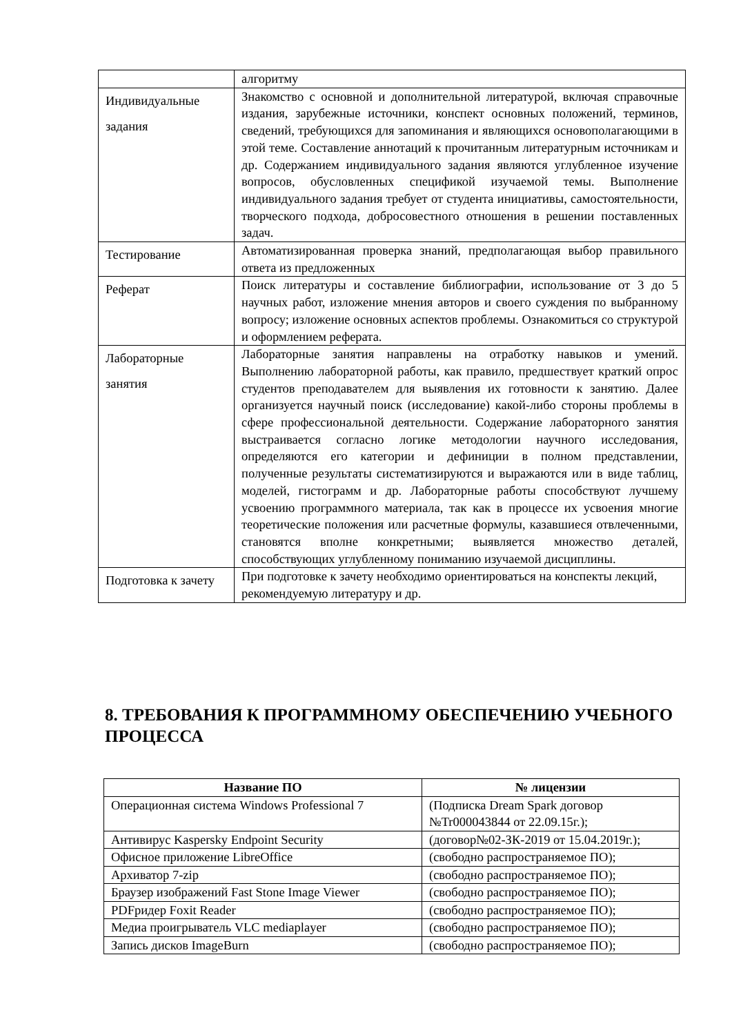| | алгоритму |
| Индивидуальные задания | Знакомство с основной и дополнительной литературой, включая справочные издания, зарубежные источники, конспект основных положений, терминов, сведений, требующихся для запоминания и являющихся основополагающими в этой теме. Составление аннотаций к прочитанным литературным источникам и др. Содержанием индивидуального задания являются углубленное изучение вопросов, обусловленных спецификой изучаемой темы. Выполнение индивидуального задания требует от студента инициативы, самостоятельности, творческого подхода, добросовестного отношения в решении поставленных задач. |
| Тестирование | Автоматизированная проверка знаний, предполагающая выбор правильного ответа из предложенных |
| Реферат | Поиск литературы и составление библиографии, использование от 3 до 5 научных работ, изложение мнения авторов и своего суждения по выбранному вопросу; изложение основных аспектов проблемы. Ознакомиться со структурой и оформлением реферата. |
| Лабораторные занятия | Лабораторные занятия направлены на отработку навыков и умений. Выполнению лабораторной работы, как правило, предшествует краткий опрос студентов преподавателем для выявления их готовности к занятию. Далее организуется научный поиск (исследование) какой-либо стороны проблемы в сфере профессиональной деятельности. Содержание лабораторного занятия выстраивается согласно логике методологии научного исследования, определяются его категории и дефиниции в полном представлении, полученные результаты систематизируются и выражаются или в виде таблиц, моделей, гистограмм и др. Лабораторные работы способствуют лучшему усвоению программного материала, так как в процессе их усвоения многие теоретические положения или расчетные формулы, казавшиеся отвлеченными, становятся вполне конкретными; выявляется множество деталей, способствующих углубленному пониманию изучаемой дисциплины. |
| Подготовка к зачету | При подготовке к зачету необходимо ориентироваться на конспекты лекций, рекомендуемую литературу и др. |
8. ТРЕБОВАНИЯ К ПРОГРАММНОМУ ОБЕСПЕЧЕНИЮ УЧЕБНОГО ПРОЦЕССА
| Название ПО | № лицензии |
| --- | --- |
| Операционная система Windows Professional 7 | (Подписка Dream Spark договор №Tr000043844 от 22.09.15г.); |
| Антивирус Kaspersky Endpoint Security | (договор№02-ЗК-2019 от 15.04.2019г.); |
| Офисное приложение LibreOffice | (свободно распространяемое ПО); |
| Архиватор 7-zip | (свободно распространяемое ПО); |
| Браузер изображений Fast Stone Image Viewer | (свободно распространяемое ПО); |
| PDFридер Foxit Reader | (свободно распространяемое ПО); |
| Медиа проигрыватель VLC mediaplayer | (свободно распространяемое ПО); |
| Запись дисков ImageBurn | (свободно распространяемое ПО); |